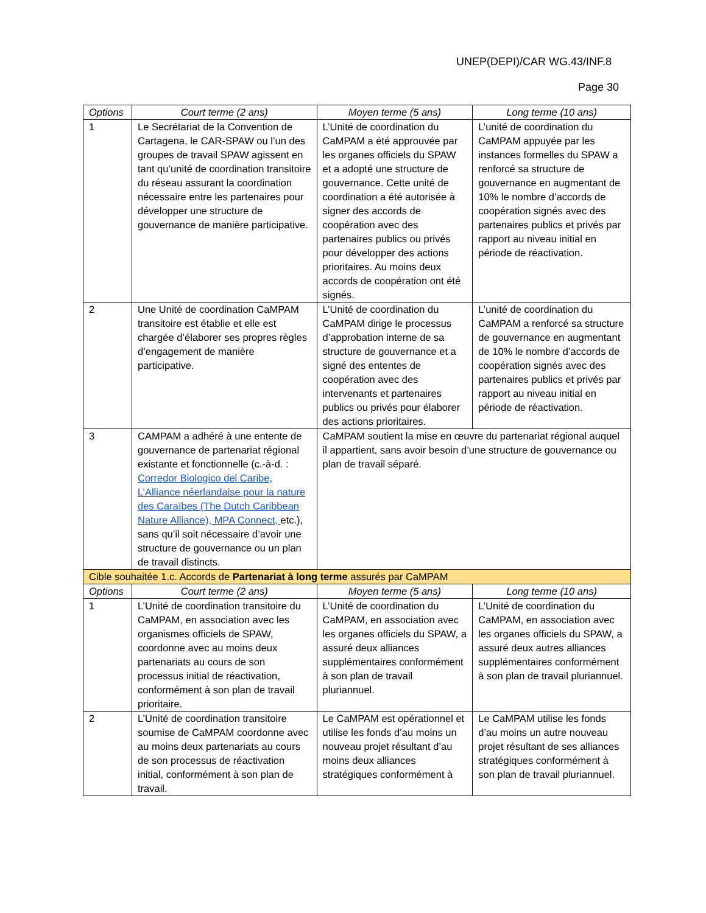UNEP(DEPI)/CAR WG.43/INF.8
Page 30
| Options | Court terme (2 ans) | Moyen terme (5 ans) | Long terme (10 ans) |
| --- | --- | --- | --- |
| 1 | Le Secrétariat de la Convention de Cartagena, le CAR-SPAW ou l’un des groupes de travail SPAW agissent en tant qu’unité de coordination transitoire du réseau assurant la coordination nécessaire entre les partenaires pour développer une structure de gouvernance de manière participative. | L’Unité de coordination du CaMPAM a été approuvée par les organes officiels du SPAW et a adopté une structure de gouvernance. Cette unité de coordination a été autorisée à signer des accords de coopération avec des partenaires publics ou privés pour développer des actions prioritaires. Au moins deux accords de coopération ont été signés. | L’unité de coordination du CaMPAM appuyée par les instances formelles du SPAW a renforcé sa structure de gouvernance en augmentant de 10% le nombre d’accords de coopération signés avec des partenaires publics et privés par rapport au niveau initial en période de réactivation. |
| 2 | Une Unité de coordination CaMPAM transitoire est établie et elle est chargée d’élaborer ses propres règles d’engagement de manière participative. | L’Unité de coordination du CaMPAM dirige le processus d’approbation interne de sa structure de gouvernance et a signé des ententes de coopération avec des intervenants et partenaires publics ou privés pour élaborer des actions prioritaires. | L’unité de coordination du CaMPAM a renforcé sa structure de gouvernance en augmentant de 10% le nombre d’accords de coopération signés avec des partenaires publics et privés par rapport au niveau initial en période de réactivation. |
| 3 | CAMPAM a adhéré à une entente de gouvernance de partenariat régional existante et fonctionnelle (c.-à-d. : Corredor Biologico del Caribe, L’Alliance néerlandaise pour la nature des Caraïbes (The Dutch Caribbean Nature Alliance), MPA Connect, etc.), sans qu’il soit nécessaire d’avoir une structure de gouvernance ou un plan de travail distincts. | CaMPAM soutient la mise en œuvre du partenariat régional auquel il appartient, sans avoir besoin d’une structure de gouvernance ou plan de travail séparé. | |
| Cible souhaitée 1.c. Accords de Partenariat à long terme assurés par CaMPAM | | | |
| Options | Court terme (2 ans) | Moyen terme (5 ans) | Long terme (10 ans) |
| 1 | L’Unité de coordination transitoire du CaMPAM, en association avec les organismes officiels de SPAW, coordonne avec au moins deux partenariats au cours de son processus initial de réactivation, conformément à son plan de travail prioritaire. | L’Unité de coordination du CaMPAM, en association avec les organes officiels du SPAW, a assuré deux alliances supplémentaires conformément à son plan de travail pluriannuel. | L’Unité de coordination du CaMPAM, en association avec les organes officiels du SPAW, a assuré deux autres alliances supplémentaires conformément à son plan de travail pluriannuel. |
| 2 | L’Unité de coordination transitoire soumise de CaMPAM coordonne avec au moins deux partenariats au cours de son processus de réactivation initial, conformément à son plan de travail. | Le CaMPAM est opérationnel et utilise les fonds d’au moins un nouveau projet résultant d’au moins deux alliances stratégiques conformément à | Le CaMPAM utilise les fonds d’au moins un autre nouveau projet résultant de ses alliances stratégiques conformément à son plan de travail pluriannuel. |